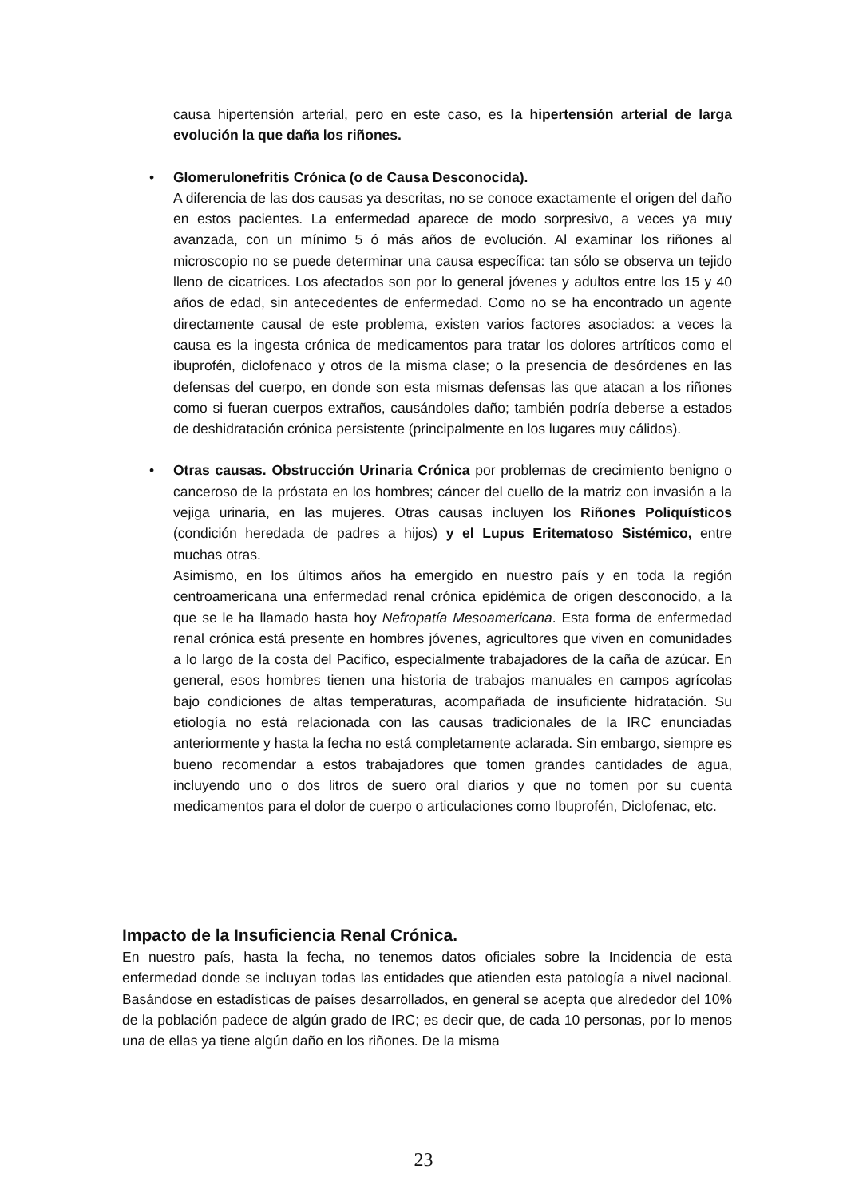causa hipertensión arterial, pero en este caso, es la hipertensión arterial de larga evolución la que daña los riñones.
•
Glomerulonefritis Crónica (o de Causa Desconocida).
A diferencia de las dos causas ya descritas, no se conoce exactamente el origen del daño en estos pacientes. La enfermedad aparece de modo sorpresivo, a veces ya muy avanzada, con un mínimo 5 ó más años de evolución. Al examinar los riñones al microscopio no se puede determinar una causa específica: tan sólo se observa un tejido lleno de cicatrices. Los afectados son por lo general jóvenes y adultos entre los 15 y 40 años de edad, sin antecedentes de enfermedad. Como no se ha encontrado un agente directamente causal de este problema, existen varios factores asociados: a veces la causa es la ingesta crónica de medicamentos para tratar los dolores artríticos como el ibuprofén, diclofenaco y otros de la misma clase; o la presencia de desórdenes en las defensas del cuerpo, en donde son esta mismas defensas las que atacan a los riñones como si fueran cuerpos extraños, causándoles daño; también podría deberse a estados de deshidratación crónica persistente (principalmente en los lugares muy cálidos).
•
Otras causas. Obstrucción Urinaria Crónica por problemas de crecimiento benigno o canceroso de la próstata en los hombres; cáncer del cuello de la matriz con invasión a la vejiga urinaria, en las mujeres. Otras causas incluyen los Riñones Poliquísticos (condición heredada de padres a hijos) y el Lupus Eritematoso Sistémico, entre muchas otras.
Asimismo, en los últimos años ha emergido en nuestro país y en toda la región centroamericana una enfermedad renal crónica epidémica de origen desconocido, a la que se le ha llamado hasta hoy Nefropatía Mesoamericana. Esta forma de enfermedad renal crónica está presente en hombres jóvenes, agricultores que viven en comunidades a lo largo de la costa del Pacifico, especialmente trabajadores de la caña de azúcar. En general, esos hombres tienen una historia de trabajos manuales en campos agrícolas bajo condiciones de altas temperaturas, acompañada de insuficiente hidratación. Su etiología no está relacionada con las causas tradicionales de la IRC enunciadas anteriormente y hasta la fecha no está completamente aclarada. Sin embargo, siempre es bueno recomendar a estos trabajadores que tomen grandes cantidades de agua, incluyendo uno o dos litros de suero oral diarios y que no tomen por su cuenta medicamentos para el dolor de cuerpo o articulaciones como Ibuprofén, Diclofenac, etc.
Impacto de la Insuficiencia Renal Crónica.
En nuestro país, hasta la fecha, no tenemos datos oficiales sobre la Incidencia de esta enfermedad donde se incluyan todas las entidades que atienden esta patología a nivel nacional. Basándose en estadísticas de países desarrollados, en general se acepta que alrededor del 10% de la población padece de algún grado de IRC; es decir que, de cada 10 personas, por lo menos una de ellas ya tiene algún daño en los riñones. De la misma
23